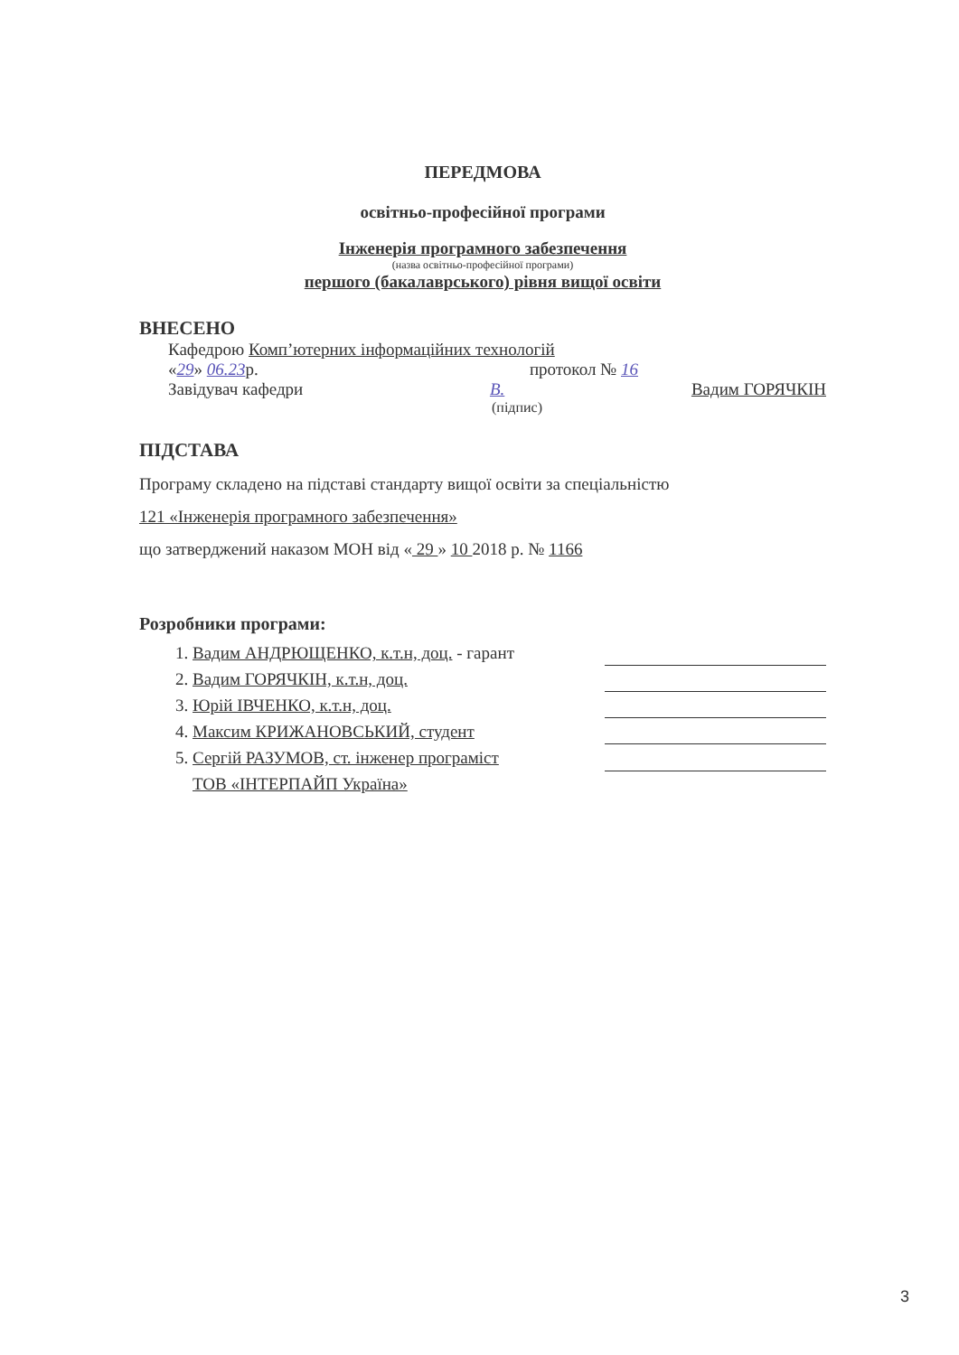ПЕРЕДМОВА
освітньо-професійної програми
Інженерія програмного забезпечення
(назва освітньо-професійної програми)
першого (бакалаврського) рівня вищої освіти
ВНЕСЕНО
Кафедрою Компʼютерних інформаційних технологій
«29» 06.23р. протокол № 16
Завідувач кафедри В. Вадим ГОРЯЧКІН
(підпис)
ПІДСТАВА
Програму складено на підставі стандарту вищої освіти за спеціальністю
121 «Інженерія програмного забезпечення»
що затверджений наказом МОН від « 29 » 10 2018 р. № 1166
Розробники програми:
1. Вадим АНДРЮЩЕНКО, к.т.н, доц. - гарант
2. Вадим ГОРЯЧКІН, к.т.н, доц.
3. Юрій ІВЧЕНКО, к.т.н, доц.
4. Максим КРИЖАНОВСЬКИЙ, студент
5. Сергій РАЗУМОВ, ст. інженер програміст
ТОВ «ІНТЕРПАЙП Україна»
3